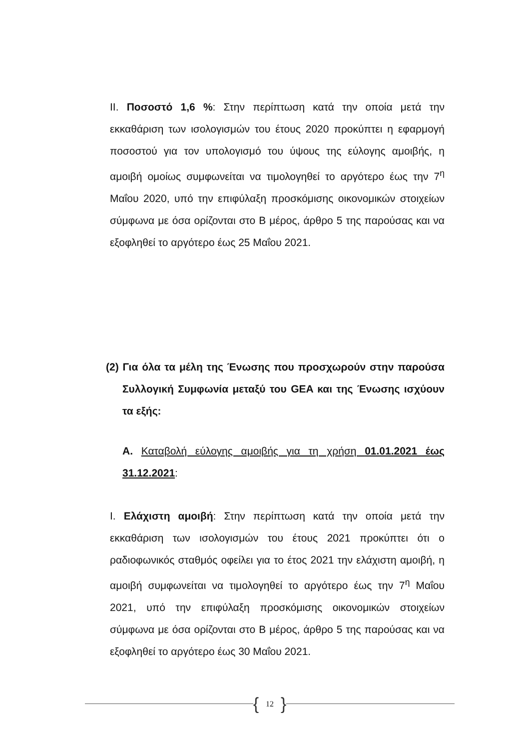II. Ποσοστό 1,6 %: Στην περίπτωση κατά την οποία μετά την εκκαθάριση των ισολογισμών του έτους 2020 προκύπτει η εφαρμογή ποσοστού για τον υπολογισμό του ύψους της εύλογης αμοιβής, η αμοιβή ομοίως συμφωνείται να τιμολογηθεί το αργότερο έως την 7<sup>η</sup> Μαΐου 2020, υπό την επιφύλαξη προσκόμισης οικονομικών στοιχείων σύμφωνα με όσα ορίζονται στο Β μέρος, άρθρο 5 της παρούσας και να εξοφληθεί το αργότερο έως 25 Μαΐου 2021.
(2) Για όλα τα μέλη της Ένωσης που προσχωρούν στην παρούσα Συλλογική Συμφωνία μεταξύ του GEA και της Ένωσης ισχύουν τα εξής:
Α. Καταβολή εύλογης αμοιβής για τη χρήση 01.01.2021 έως 31.12.2021:
I. Ελάχιστη αμοιβή: Στην περίπτωση κατά την οποία μετά την εκκαθάριση των ισολογισμών του έτους 2021 προκύπτει ότι ο ραδιοφωνικός σταθμός οφείλει για το έτος 2021 την ελάχιστη αμοιβή, η αμοιβή συμφωνείται να τιμολογηθεί το αργότερο έως την 7<sup>η</sup> Μαΐου 2021, υπό την επιφύλαξη προσκόμισης οικονομικών στοιχείων σύμφωνα με όσα ορίζονται στο Β μέρος, άρθρο 5 της παρούσας και να εξοφληθεί το αργότερο έως 30 Μαΐου 2021.
{ 12 }